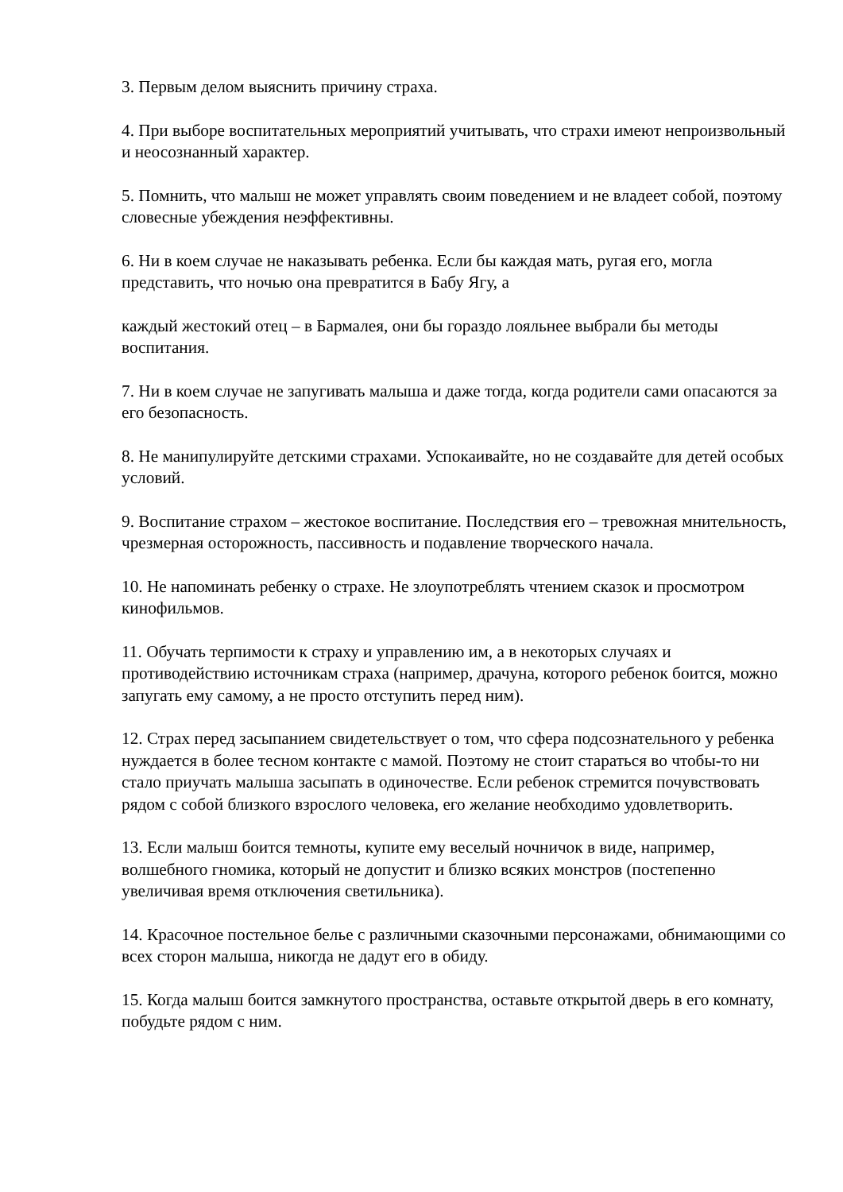3. Первым делом выяснить причину страха.
4. При выборе воспитательных мероприятий учитывать, что страхи имеют непроизвольный и неосознанный характер.
5. Помнить, что малыш не может управлять своим поведением и не владеет собой, поэтому словесные убеждения неэффективны.
6. Ни в коем случае не наказывать ребенка. Если бы каждая мать, ругая его, могла представить, что ночью она превратится в Бабу Ягу, а
каждый жестокий отец – в Бармалея, они бы гораздо лояльнее выбрали бы методы воспитания.
7. Ни в коем случае не запугивать малыша и даже тогда, когда родители сами опасаются за его безопасность.
8. Не манипулируйте детскими страхами. Успокаивайте, но не создавайте для детей особых условий.
9. Воспитание страхом – жестокое воспитание. Последствия его – тревожная мнительность, чрезмерная осторожность, пассивность и подавление творческого начала.
10. Не напоминать ребенку о страхе. Не злоупотреблять чтением сказок и просмотром кинофильмов.
11. Обучать терпимости к страху и управлению им, а в некоторых случаях и противодействию источникам страха (например, драчуна, которого ребенок боится, можно запугать ему самому, а не просто отступить перед ним).
12. Страх перед засыпанием свидетельствует о том, что сфера подсознательного у ребенка нуждается в более тесном контакте с мамой. Поэтому не стоит стараться во чтобы-то ни стало приучать малыша засыпать в одиночестве. Если ребенок стремится почувствовать рядом с собой близкого взрослого человека, его желание необходимо удовлетворить.
13. Если малыш боится темноты, купите ему веселый ночничок в виде, например, волшебного гномика, который не допустит и близко всяких монстров (постепенно увеличивая время отключения светильника).
14. Красочное постельное белье с различными сказочными персонажами, обнимающими со всех сторон малыша, никогда не дадут его в обиду.
15. Когда малыш боится замкнутого пространства, оставьте открытой дверь в его комнату, побудьте рядом с ним.